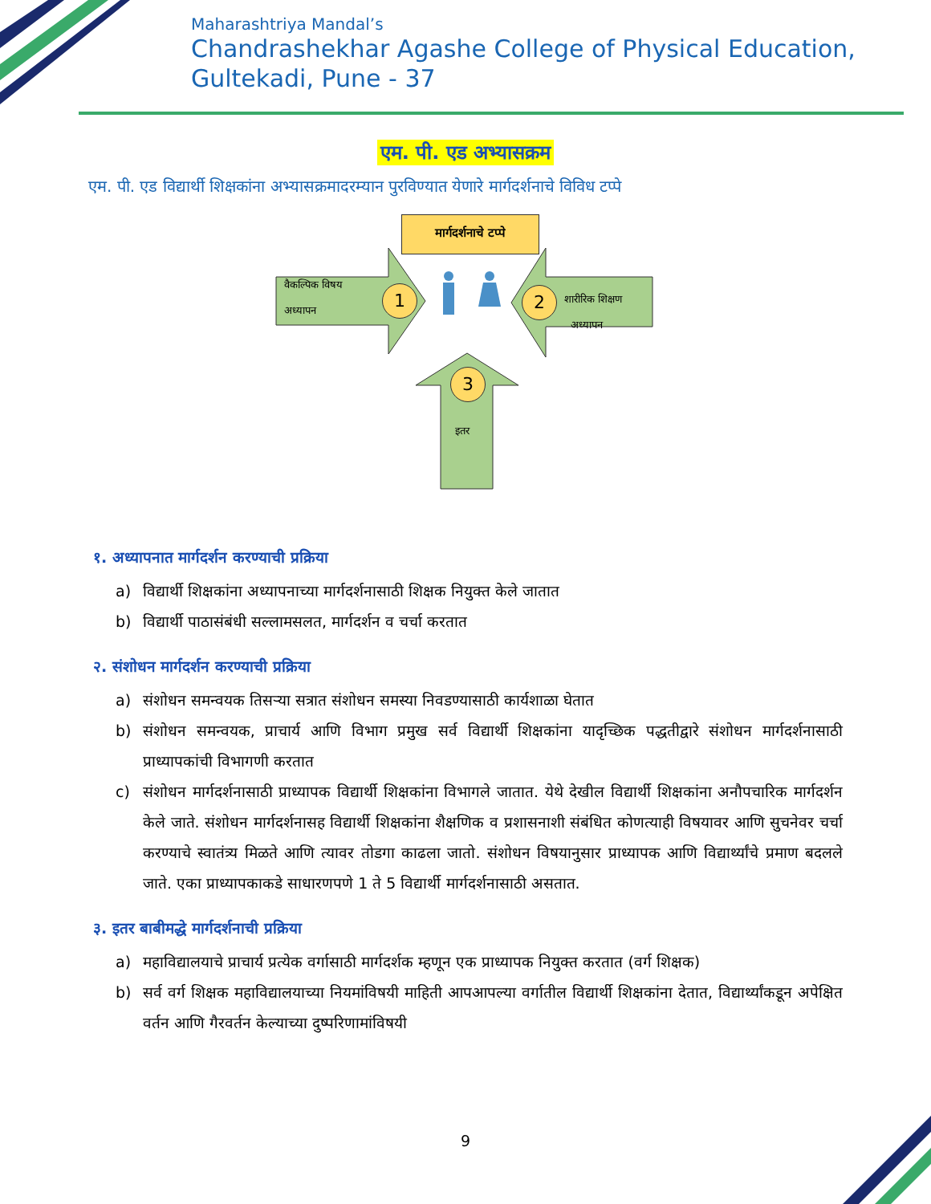Maharashtriya Mandal’s
Chandrashekhar Agashe College of Physical Education,
Gultekadi, Pune - 37
एम. पी. एड अभ्यासक्रम
एम. पी. एड विद्यार्थी शिक्षकांना अभ्यासक्रमादरम्यान पुरविण्यात येणारे मार्गदर्शनाचे विविध टप्पे
मार्गदर्शनाचे टप्पे
वैकल्पिक विषय
अध्यापन
1 2
शारीरिक शिक्षण
अध्यापन
3
इतर
१. अध्यापनात मार्गदर्शन करण्याची प्रक्रिया
a) विद्यार्थी शिक्षकांना अध्यापनाच्या मार्गदर्शनासाठी शिक्षक नियुक्त केले जातात
b) विद्यार्थी पाठासंबंधी सल्लामसलत, मार्गदर्शन व चर्चा करतात
२. संशोधन मार्गदर्शन करण्याची प्रक्रिया
a) संशोधन समन्वयक तिसऱ्या सत्रात संशोधन समस्या निवडण्यासाठी कार्यशाळा घेतात
b) संशोधन समन्वयक, प्राचार्य आणि विभाग प्रमुख सर्व विद्यार्थी शिक्षकांना यादृच्छिक पद्धतीद्वारे संशोधन मार्गदर्शनासाठी प्राध्यापकांची विभागणी करतात
c) संशोधन मार्गदर्शनासाठी प्राध्यापक विद्यार्थी शिक्षकांना विभागले जातात. येथे देखील विद्यार्थी शिक्षकांना अनौपचारिक मार्गदर्शन केले जाते. संशोधन मार्गदर्शनासह विद्यार्थी शिक्षकांना शैक्षणिक व प्रशासनाशी संबंधित कोणत्याही विषयावर आणि सुचनेवर चर्चा करण्याचे स्वातंत्र्य मिळते आणि त्यावर तोडगा काढला जातो. संशोधन विषयानुसार प्राध्यापक आणि विद्यार्थ्यांचे प्रमाण बदलले जाते. एका प्राध्यापकाकडे साधारणपणे 1 ते 5 विद्यार्थी मार्गदर्शनासाठी असतात.
३. इतर बाबीमद्धे मार्गदर्शनाची प्रक्रिया
a) महाविद्यालयाचे प्राचार्य प्रत्येक वर्गासाठी मार्गदर्शक म्हणून एक प्राध्यापक नियुक्त करतात (वर्ग शिक्षक)
b) सर्व वर्ग शिक्षक महाविद्यालयाच्या नियमांविषयी माहिती आपआपल्या वर्गातील विद्यार्थी शिक्षकांना देतात, विद्यार्थ्यांकडून अपेक्षित वर्तन आणि गैरवर्तन केल्याच्या दुष्परिणामांविषयी
9